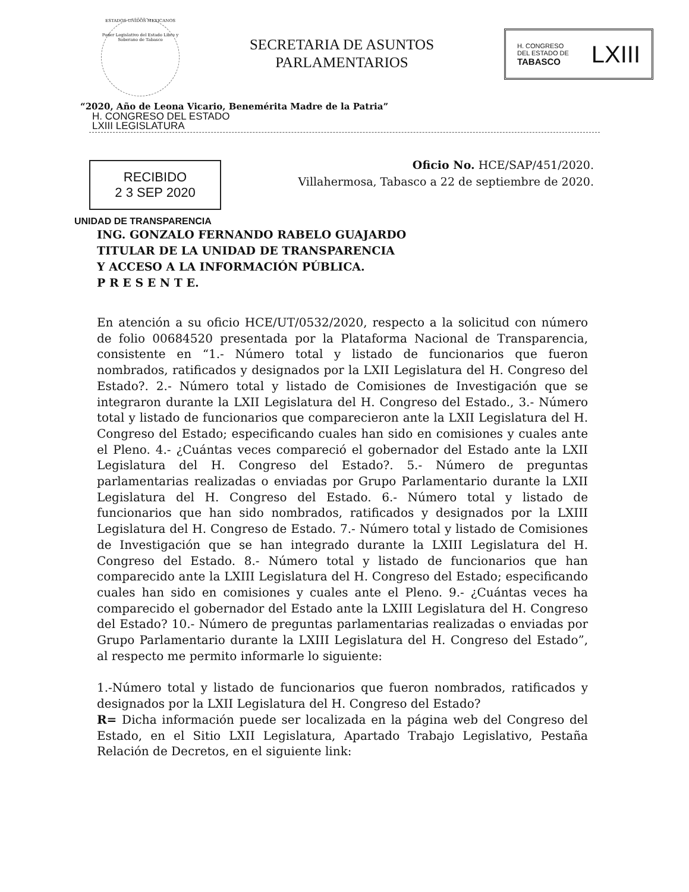ESTADOS UNIDOS MEXICANOS
Poder Legislativo del Estado Libre y Soberano de Tabasco
SECRETARIA DE ASUNTOS
PARLAMENTARIOS
H. CONGRESO
DEL ESTADO DE
TABASCO LXIII
“2020, Año de Leona Vicario, Benemérita Madre de la Patria”
H. CONGRESO DEL ESTADO
LXIII LEGISLATURA
Oficio No. HCE/SAP/451/2020.
Villahermosa, Tabasco a 22 de septiembre de 2020.
RECIBIDO
2 3 SEP 2020
UNIDAD DE TRANSPARENCIA
ING. GONZALO FERNANDO RABELO GUAJARDO
TITULAR DE LA UNIDAD DE TRANSPARENCIA
Y ACCESO A LA INFORMACIÓN PÚBLICA.
P R E S E N T E.
En atención a su oficio HCE/UT/0532/2020, respecto a la solicitud con número de folio 00684520 presentada por la Plataforma Nacional de Transparencia, consistente en “1.- Número total y listado de funcionarios que fueron nombrados, ratificados y designados por la LXII Legislatura del H. Congreso del Estado?. 2.- Número total y listado de Comisiones de Investigación que se integraron durante la LXII Legislatura del H. Congreso del Estado., 3.- Número total y listado de funcionarios que comparecieron ante la LXII Legislatura del H. Congreso del Estado; especificando cuales han sido en comisiones y cuales ante el Pleno. 4.- ¿Cuántas veces compareció el gobernador del Estado ante la LXII Legislatura del H. Congreso del Estado?. 5.- Número de preguntas parlamentarias realizadas o enviadas por Grupo Parlamentario durante la LXII Legislatura del H. Congreso del Estado. 6.- Número total y listado de funcionarios que han sido nombrados, ratificados y designados por la LXIII Legislatura del H. Congreso de Estado. 7.- Número total y listado de Comisiones de Investigación que se han integrado durante la LXIII Legislatura del H. Congreso del Estado. 8.- Número total y listado de funcionarios que han comparecido ante la LXIII Legislatura del H. Congreso del Estado; especificando cuales han sido en comisiones y cuales ante el Pleno. 9.- ¿Cuántas veces ha comparecido el gobernador del Estado ante la LXIII Legislatura del H. Congreso del Estado? 10.- Número de preguntas parlamentarias realizadas o enviadas por Grupo Parlamentario durante la LXIII Legislatura del H. Congreso del Estado”, al respecto me permito informarle lo siguiente:
1.-Número total y listado de funcionarios que fueron nombrados, ratificados y designados por la LXII Legislatura del H. Congreso del Estado?
R= Dicha información puede ser localizada en la página web del Congreso del Estado, en el Sitio LXII Legislatura, Apartado Trabajo Legislativo, Pestaña Relación de Decretos, en el siguiente link: